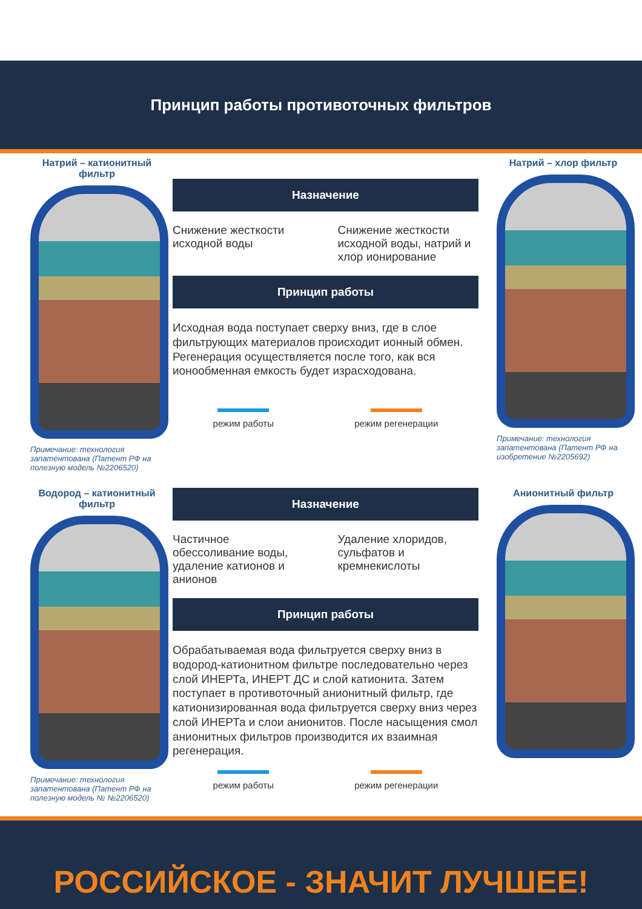Принцип работы противоточных фильтров
Натрий – катионитный фильтр
Примечание: технология запатентована (Патент РФ на полезную модель №2206520)
Назначение
Снижение жесткости исходной воды
Снижение жесткости исходной воды, натрий и хлор ионирование
Принцип работы
Исходная вода поступает сверху вниз, где в слое фильтрующих материалов происходит ионный обмен. Регенерация осуществляется после того, как вся ионообменная емкость будет израсходована.
режим работы режим регенерации
Натрий – хлор фильтр
Примечание: технология запатентована (Патент РФ на изобретение №2205692)
Водород – катионитный фильтр
Примечание: технология запатентована (Патент РФ на полезную модель № №2206520)
Назначение
Частичное обессоливание воды, удаление катионов и анионов
Удаление хлоридов, сульфатов и кремнекислоты
Принцип работы
Обрабатываемая вода фильтруется сверху вниз в водород-катионитном фильтре последовательно через слой ИНЕРТа, ИНЕРТ ДС и слой катионита. Затем поступает в противоточный анионитный фильтр, где катионизированная вода фильтруется сверху вниз через слой ИНЕРТа и слои анионитов. После насыщения смол анионитных фильтров производится их взаимная регенерация.
режим работы режим регенерации
Анионитный фильтр
РОССИЙСКОЕ - ЗНАЧИТ ЛУЧШЕЕ!